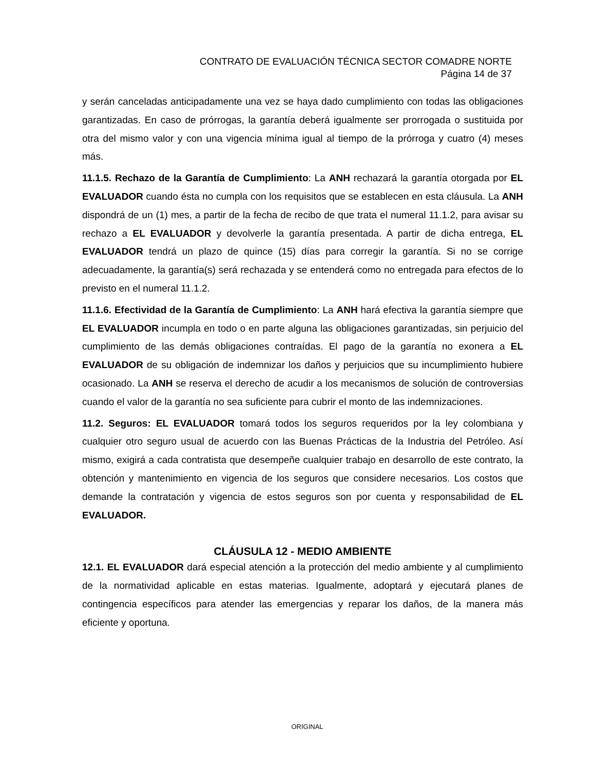CONTRATO DE EVALUACIÓN TÉCNICA SECTOR COMADRE NORTE
Página 14 de 37
y serán canceladas anticipadamente una vez se haya dado cumplimiento con todas las obligaciones garantizadas. En caso de prórrogas, la garantía deberá igualmente ser prorrogada o sustituida por otra del mismo valor y con una vigencia mínima igual al tiempo de la prórroga y cuatro (4) meses más.
11.1.5. Rechazo de la Garantía de Cumplimiento: La ANH rechazará la garantía otorgada por EL EVALUADOR cuando ésta no cumpla con los requisitos que se establecen en esta cláusula. La ANH dispondrá de un (1) mes, a partir de la fecha de recibo de que trata el numeral 11.1.2, para avisar su rechazo a EL EVALUADOR y devolverle la garantía presentada. A partir de dicha entrega, EL EVALUADOR tendrá un plazo de quince (15) días para corregir la garantía. Si no se corrige adecuadamente, la garantía(s) será rechazada y se entenderá como no entregada para efectos de lo previsto en el numeral 11.1.2.
11.1.6. Efectividad de la Garantía de Cumplimiento: La ANH hará efectiva la garantía siempre que EL EVALUADOR incumpla en todo o en parte alguna las obligaciones garantizadas, sin perjuicio del cumplimiento de las demás obligaciones contraídas. El pago de la garantía no exonera a EL EVALUADOR de su obligación de indemnizar los daños y perjuicios que su incumplimiento hubiere ocasionado. La ANH se reserva el derecho de acudir a los mecanismos de solución de controversias cuando el valor de la garantía no sea suficiente para cubrir el monto de las indemnizaciones.
11.2. Seguros: EL EVALUADOR tomará todos los seguros requeridos por la ley colombiana y cualquier otro seguro usual de acuerdo con las Buenas Prácticas de la Industria del Petróleo. Así mismo, exigirá a cada contratista que desempeñe cualquier trabajo en desarrollo de este contrato, la obtención y mantenimiento en vigencia de los seguros que considere necesarios. Los costos que demande la contratación y vigencia de estos seguros son por cuenta y responsabilidad de EL EVALUADOR.
CLÁUSULA 12 - MEDIO AMBIENTE
12.1. EL EVALUADOR dará especial atención a la protección del medio ambiente y al cumplimiento de la normatividad aplicable en estas materias. Igualmente, adoptará y ejecutará planes de contingencia específicos para atender las emergencias y reparar los daños, de la manera más eficiente y oportuna.
ORIGINAL